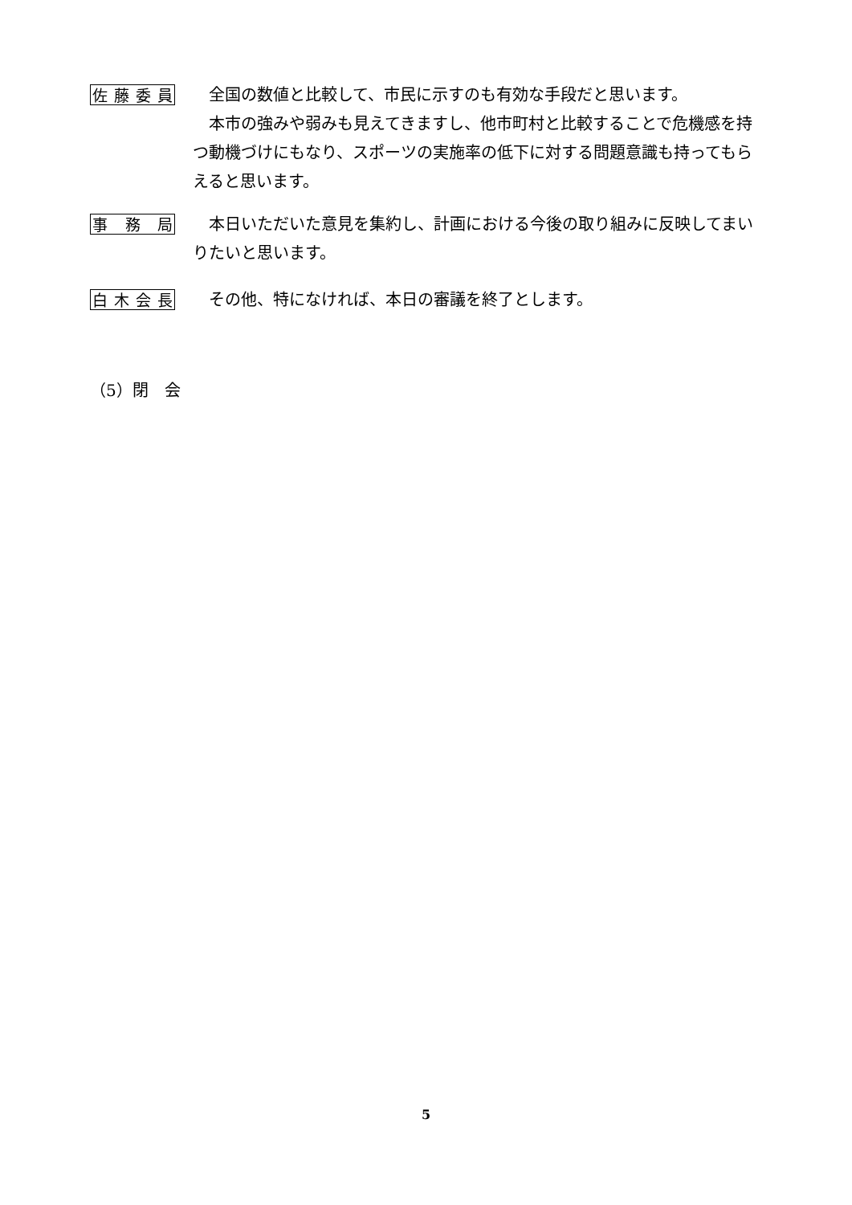佐藤委員
全国の数値と比較して、市民に示すのも有効な手段だと思います。
本市の強みや弱みも見えてきますし、他市町村と比較することで危機感を持つ動機づけにもなり、スポーツの実施率の低下に対する問題意識も持ってもらえると思います。
事務局
本日いただいた意見を集約し、計画における今後の取り組みに反映してまいりたいと思います。
白木会長
その他、特になければ、本日の審議を終了とします。
（5）閉　会
5